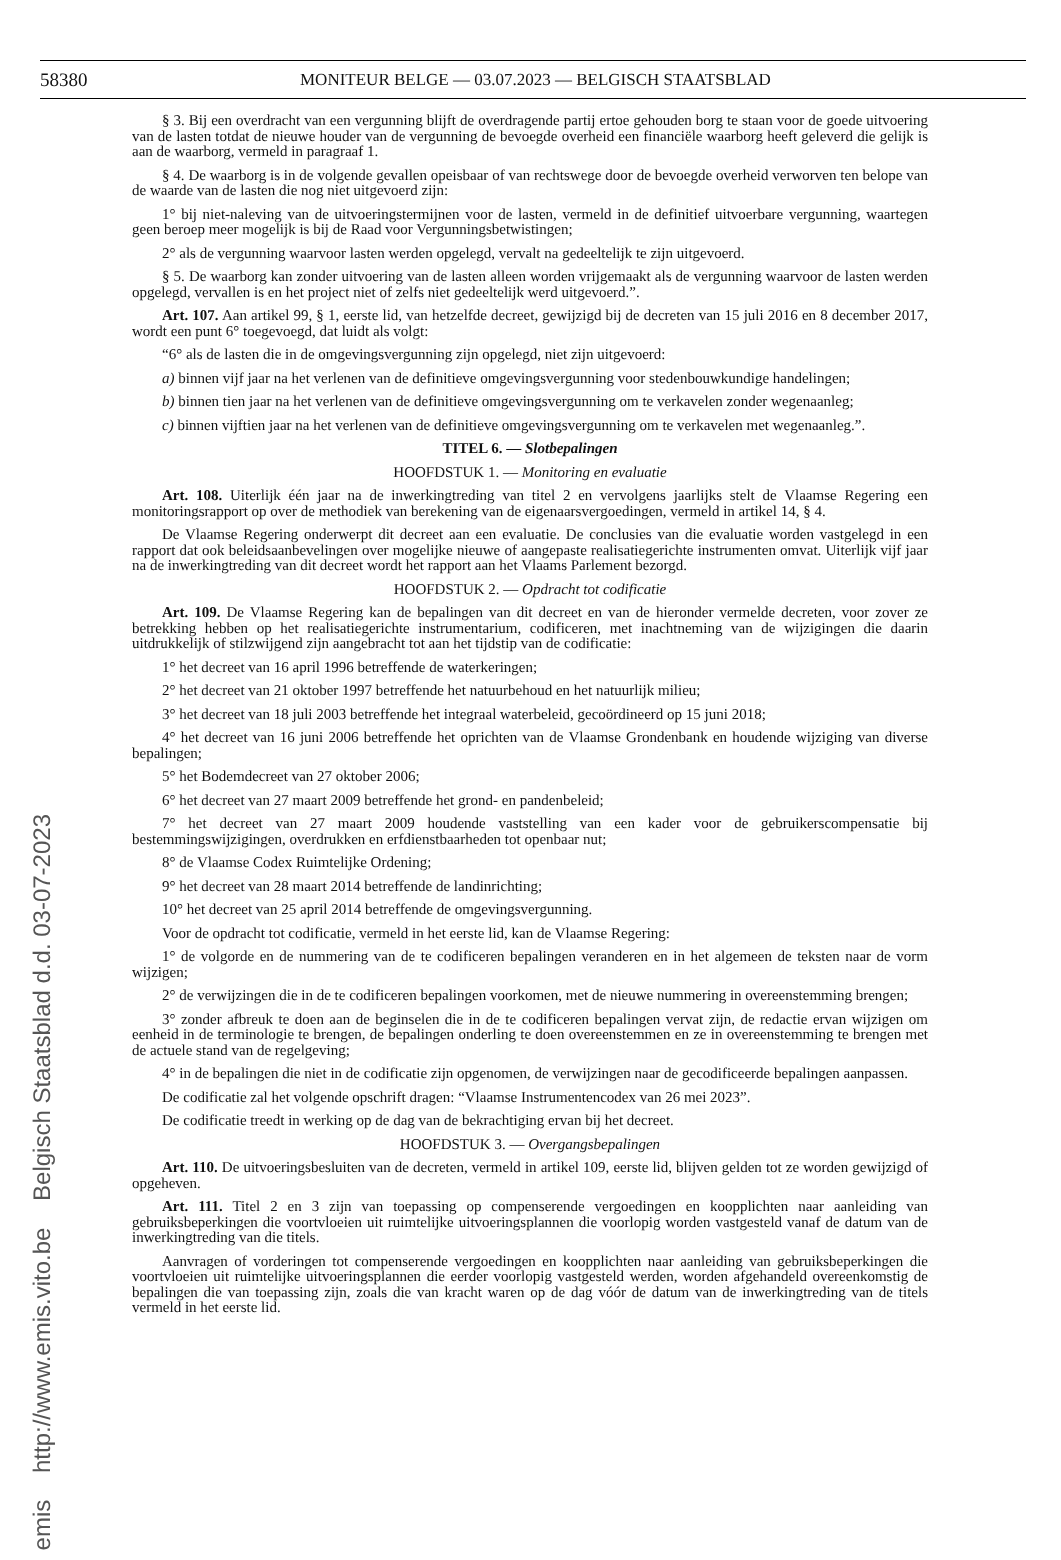58380 MONITEUR BELGE — 03.07.2023 — BELGISCH STAATSBLAD
§ 3. Bij een overdracht van een vergunning blijft de overdragende partij ertoe gehouden borg te staan voor de goede uitvoering van de lasten totdat de nieuwe houder van de vergunning de bevoegde overheid een financiële waarborg heeft geleverd die gelijk is aan de waarborg, vermeld in paragraaf 1.
§ 4. De waarborg is in de volgende gevallen opeisbaar of van rechtswege door de bevoegde overheid verworven ten belope van de waarde van de lasten die nog niet uitgevoerd zijn:
1° bij niet-naleving van de uitvoeringstermijnen voor de lasten, vermeld in de definitief uitvoerbare vergunning, waartegen geen beroep meer mogelijk is bij de Raad voor Vergunningsbetwistingen;
2° als de vergunning waarvoor lasten werden opgelegd, vervalt na gedeeltelijk te zijn uitgevoerd.
§ 5. De waarborg kan zonder uitvoering van de lasten alleen worden vrijgemaakt als de vergunning waarvoor de lasten werden opgelegd, vervallen is en het project niet of zelfs niet gedeeltelijk werd uitgevoerd.”.
Art. 107. Aan artikel 99, § 1, eerste lid, van hetzelfde decreet, gewijzigd bij de decreten van 15 juli 2016 en 8 december 2017, wordt een punt 6° toegevoegd, dat luidt als volgt:
“6° als de lasten die in de omgevingsvergunning zijn opgelegd, niet zijn uitgevoerd:
a) binnen vijf jaar na het verlenen van de definitieve omgevingsvergunning voor stedenbouwkundige handelingen;
b) binnen tien jaar na het verlenen van de definitieve omgevingsvergunning om te verkavelen zonder wegenaanleg;
c) binnen vijftien jaar na het verlenen van de definitieve omgevingsvergunning om te verkavelen met wegenaanleg.”.
TITEL 6. — Slotbepalingen
HOOFDSTUK 1. — Monitoring en evaluatie
Art. 108. Uiterlijk één jaar na de inwerkingtreding van titel 2 en vervolgens jaarlijks stelt de Vlaamse Regering een monitoringsrapport op over de methodiek van berekening van de eigenaarsvergoedingen, vermeld in artikel 14, § 4.
De Vlaamse Regering onderwerpt dit decreet aan een evaluatie. De conclusies van die evaluatie worden vastgelegd in een rapport dat ook beleidsaanbevelingen over mogelijke nieuwe of aangepaste realisatiegerichte instrumenten omvat. Uiterlijk vijf jaar na de inwerkingtreding van dit decreet wordt het rapport aan het Vlaams Parlement bezorgd.
HOOFDSTUK 2. — Opdracht tot codificatie
Art. 109. De Vlaamse Regering kan de bepalingen van dit decreet en van de hieronder vermelde decreten, voor zover ze betrekking hebben op het realisatiegerichte instrumentarium, codificeren, met inachtneming van de wijzigingen die daarin uitdrukkelijk of stilzwijgend zijn aangebracht tot aan het tijdstip van de codificatie:
1° het decreet van 16 april 1996 betreffende de waterkeringen;
2° het decreet van 21 oktober 1997 betreffende het natuurbehoud en het natuurlijk milieu;
3° het decreet van 18 juli 2003 betreffende het integraal waterbeleid, gecoördineerd op 15 juni 2018;
4° het decreet van 16 juni 2006 betreffende het oprichten van de Vlaamse Grondenbank en houdende wijziging van diverse bepalingen;
5° het Bodemdecreet van 27 oktober 2006;
6° het decreet van 27 maart 2009 betreffende het grond- en pandenbeleid;
7° het decreet van 27 maart 2009 houdende vaststelling van een kader voor de gebruikerscompensatie bij bestemmingswijzigingen, overdrukken en erfdienstbaarheden tot openbaar nut;
8° de Vlaamse Codex Ruimtelijke Ordening;
9° het decreet van 28 maart 2014 betreffende de landinrichting;
10° het decreet van 25 april 2014 betreffende de omgevingsvergunning.
Voor de opdracht tot codificatie, vermeld in het eerste lid, kan de Vlaamse Regering:
1° de volgorde en de nummering van de te codificeren bepalingen veranderen en in het algemeen de teksten naar de vorm wijzigen;
2° de verwijzingen die in de te codificeren bepalingen voorkomen, met de nieuwe nummering in overeenstemming brengen;
3° zonder afbreuk te doen aan de beginselen die in de te codificeren bepalingen vervat zijn, de redactie ervan wijzigen om eenheid in de terminologie te brengen, de bepalingen onderling te doen overeenstemmen en ze in overeenstemming te brengen met de actuele stand van de regelgeving;
4° in de bepalingen die niet in de codificatie zijn opgenomen, de verwijzingen naar de gecodificeerde bepalingen aanpassen.
De codificatie zal het volgende opschrift dragen: “Vlaamse Instrumentencodex van 26 mei 2023”.
De codificatie treedt in werking op de dag van de bekrachtiging ervan bij het decreet.
HOOFDSTUK 3. — Overgangsbepalingen
Art. 110. De uitvoeringsbesluiten van de decreten, vermeld in artikel 109, eerste lid, blijven gelden tot ze worden gewijzigd of opgeheven.
Art. 111. Titel 2 en 3 zijn van toepassing op compenserende vergoedingen en koopplichten naar aanleiding van gebruiksbeperkingen die voortvloeien uit ruimtelijke uitvoeringsplannen die voorlopig worden vastgesteld vanaf de datum van de inwerkingtreding van die titels.
Aanvragen of vorderingen tot compenserende vergoedingen en koopplichten naar aanleiding van gebruiksbeperkingen die voortvloeien uit ruimtelijke uitvoeringsplannen die eerder voorlopig vastgesteld werden, worden afgehandeld overeenkomstig de bepalingen die van toepassing zijn, zoals die van kracht waren op de dag vóór de datum van de inwerkingtreding van de titels vermeld in het eerste lid.
emis http://www.emis.vito.be Belgisch Staatsblad d.d. 03-07-2023